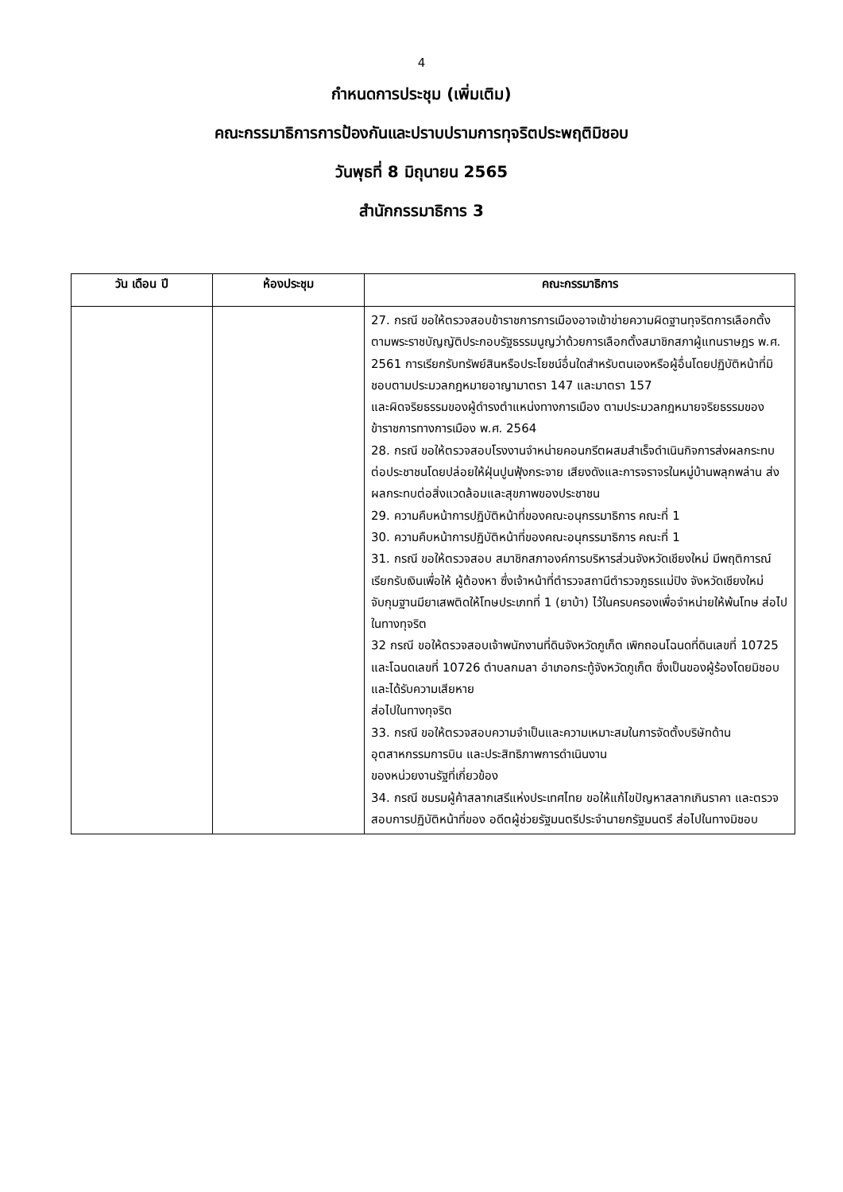4
กำหนดการประชุม (เพิ่มเติม)
คณะกรรมาธิการการป้องกันและปราบปรามการทุจริตประพฤติมิชอบ
วันพุธที่ 8 มิถุนายน 2565
สำนักกรรมาธิการ 3
| วัน เดือน ปี | ห้องประชุม | คณะกรรมาธิการ |
| --- | --- | --- |
| | | 27. กรณี ขอให้ตรวจสอบข้าราชการการเมืองอาจเข้าข่ายความผิดฐานทุจริตการเลือกตั้งตามพระราชบัญญัติประกอบรัฐธรรมนูญว่าด้วยการเลือกตั้งสมาชิกสภาผู้แทนราษฎร พ.ศ. 2561 การเรียกรับทรัพย์สินหรือประโยชน์อื่นใดสำหรับตนเองหรือผู้อื่นโดยปฏิบัติหน้าที่มิชอบตามประมวลกฎหมายอาญามาตรา 147 และมาตรา 157 และผิดจริยธรรมของผู้ดำรงตำแหน่งทางการเมือง ตามประมวลกฎหมายจริยธรรมของข้าราชการทางการเมือง พ.ศ. 2564 28. กรณี ขอให้ตรวจสอบโรงงานจำหน่ายคอนกรีตผสมสำเร็จดำเนินกิจการส่งผลกระทบต่อประชาชนโดยปล่อยให้ฝุ่นปูนฟุ้งกระจาย เสียงดังและการจราจรในหมู่บ้านพลุกพล่าน ส่งผลกระทบต่อสิ่งแวดล้อมและสุขภาพของประชาชน 29. ความคืบหน้าการปฏิบัติหน้าที่ของคณะอนุกรรมาธิการ คณะที่ 1 30. ความคืบหน้าการปฏิบัติหน้าที่ของคณะอนุกรรมาธิการ คณะที่ 1 31. กรณี ขอให้ตรวจสอบ สมาชิกสภาองค์การบริหารส่วนจังหวัดเชียงใหม่ มีพฤติการณ์เรียกรับเงินเพื่อให้ ผู้ต้องหา ซึ่งเจ้าหน้าที่ตำรวจสถานีตำรวจภูธรแม่ปิง จังหวัดเชียงใหม่ จับกุมฐานมียาเสพติดให้โทษประเภทที่ 1 (ยาบ้า) ไว้ในครบครองเพื่อจำหน่ายให้พ้นโทษ ส่อไปในทางทุจริต 32 กรณี ขอให้ตรวจสอบเจ้าพนักงานที่ดินจังหวัดภูเก็ต เพิกถอนโฉนดที่ดินเลขที่ 10725 และโฉนดเลขที่ 10726 ตำบลกมลา อำเภอกระทู้จังหวัดภูเก็ต ซึ่งเป็นของผู้ร้องโดยมิชอบและได้รับความเสียหาย ส่อไปในทางทุจริต 33. กรณี ขอให้ตรวจสอบความจำเป็นและความเหมาะสมในการจัดตั้งบริษัทด้านอุตสาหกรรมการบิน และประสิทธิภาพการดำเนินงาน ของหน่วยงานรัฐที่เกี่ยวข้อง 34. กรณี ชมรมผู้ค้าสลากเสรีแห่งประเทศไทย ขอให้แก้ไขปัญหาสลากเกินราคา และตรวจสอบการปฏิบัติหน้าที่ของ อดีตผู้ช่วยรัฐมนตรีประจำนายกรัฐมนตรี ส่อไปในทางมิชอบ |